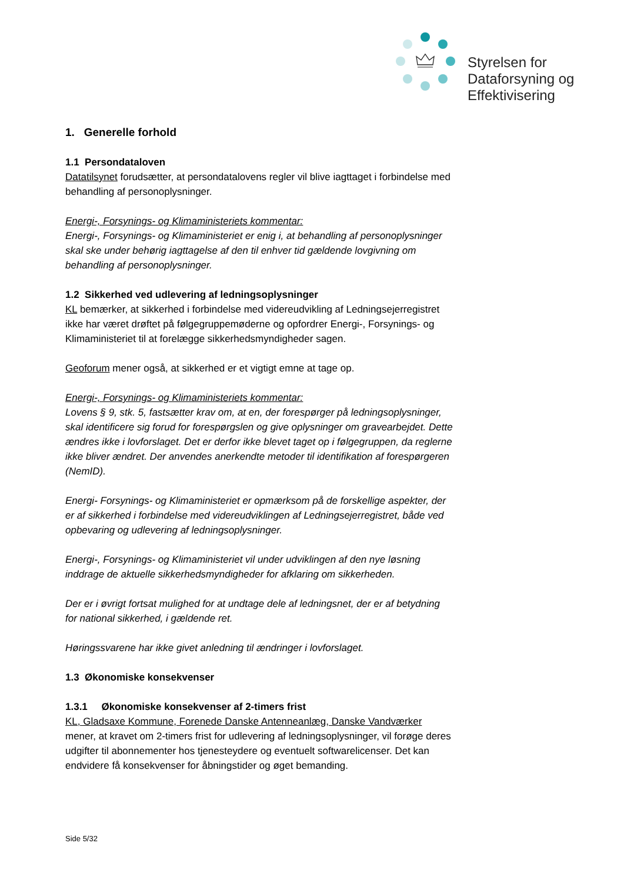Styrelsen for
Dataforsyning og
Effektivisering
1. Generelle forhold
1.1 Persondataloven
Datatilsynet forudsætter, at persondatalovens regler vil blive iagttaget i forbindelse med behandling af personoplysninger.
Energi-, Forsynings- og Klimaministeriets kommentar:
Energi-, Forsynings- og Klimaministeriet er enig i, at behandling af personoplysninger skal ske under behørig iagttagelse af den til enhver tid gældende lovgivning om behandling af personoplysninger.
1.2 Sikkerhed ved udlevering af ledningsoplysninger
KL bemærker, at sikkerhed i forbindelse med videreudvikling af Ledningsejerregistret ikke har været drøftet på følgegruppemøderne og opfordrer Energi-, Forsynings- og Klimaministeriet til at forelægge sikkerhedsmyndigheder sagen.
Geoforum mener også, at sikkerhed er et vigtigt emne at tage op.
Energi-, Forsynings- og Klimaministeriets kommentar:
Lovens § 9, stk. 5, fastsætter krav om, at en, der forespørger på ledningsoplysninger, skal identificere sig forud for forespørgslen og give oplysninger om gravearbejdet. Dette ændres ikke i lovforslaget. Det er derfor ikke blevet taget op i følgegruppen, da reglerne ikke bliver ændret. Der anvendes anerkendte metoder til identifikation af forespørgeren (NemID).
Energi- Forsynings- og Klimaministeriet er opmærksom på de forskellige aspekter, der er af sikkerhed i forbindelse med videreudviklingen af Ledningsejerregistret, både ved opbevaring og udlevering af ledningsoplysninger.
Energi-, Forsynings- og Klimaministeriet vil under udviklingen af den nye løsning inddrage de aktuelle sikkerhedsmyndigheder for afklaring om sikkerheden.
Der er i øvrigt fortsat mulighed for at undtage dele af ledningsnet, der er af betydning for national sikkerhed, i gældende ret.
Høringssvarene har ikke givet anledning til ændringer i lovforslaget.
1.3 Økonomiske konsekvenser
1.3.1 Økonomiske konsekvenser af 2-timers frist
KL, Gladsaxe Kommune, Forenede Danske Antenneanlæg, Danske Vandværker mener, at kravet om 2-timers frist for udlevering af ledningsoplysninger, vil forøge deres udgifter til abonnementer hos tjenesteydere og eventuelt softwarelicenser. Det kan endvidere få konsekvenser for åbningstider og øget bemanding.
Side 5/32